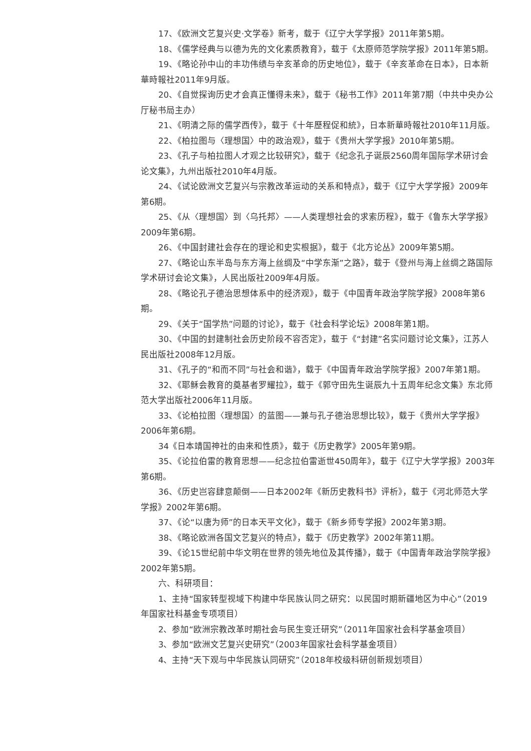17、《欧洲文艺复兴史·文学卷》新考，载于《辽宁大学学报》2011年第5期。
18、《儒学经典与以德为先的文化素质教育》，载于《太原师范学院学报》2011年第5期。
19、《略论孙中山的丰功伟绩与辛亥革命的历史地位》，载于《辛亥革命在日本》，日本新華時報社2011年9月版。
20、《自觉探询历史才会真正懂得未来》，载于《秘书工作》2011年第7期（中共中央办公厅秘书局主办）
21、《明清之际的儒学西传》，载于《十年歷程促和統》，日本新華時報社2010年11月版。
22、《柏拉图与〈理想国〉中的政治观》，载于《贵州大学学报》2010年第5期。
23、《孔子与柏拉图人才观之比较研究》，载于《纪念孔子诞辰2560周年国际学术研讨会论文集》，九州出版社2010年4月版。
24、《试论欧洲文艺复兴与宗教改革运动的关系和特点》，载于《辽宁大学学报》2009年第6期。
25、《从〈理想国〉到〈乌托邦〉——人类理想社会的求索历程》，载于《鲁东大学学报》2009年第6期。
26、《中国封建社会存在的理论和史实根据》，载于《北方论丛》2009年第5期。
27、《略论山东半岛与东方海上丝绸及“中学东渐”之路》，载于《登州与海上丝绸之路国际学术研讨会论文集》，人民出版社2009年4月版。
28、《略论孔子德治思想体系中的经济观》，载于《中国青年政治学院学报》2008年第6期。
29、《关于“国学热”问题的讨论》，载于《社会科学论坛》2008年第1期。
30、《中国的封建制社会历史阶段不容否定》，载于《“封建”名实问题讨论文集》，江苏人民出版社2008年12月版。
31、《孔子的“和而不同”与社会和谐》，载于《中国青年政治学院学报》2007年第1期。
32、《耶稣会教育的奠基者罗耀拉》，载于《郭守田先生诞辰九十五周年纪念文集》东北师范大学出版社2006年11月版。
33、《论柏拉图〈理想国〉的蓝图——兼与孔子德治思想比较》，载于《贵州大学学报》2006年第6期。
34《日本靖国神社的由来和性质》，载于《历史教学》2005年第9期。
35、《论拉伯雷的教育思想——纪念拉伯雷逝世450周年》，载于《辽宁大学学报》2003年第6期。
36、《历史岂容肆意颠倒——日本2002年《新历史教科书》评析》，载于《河北师范大学学报》2002年第6期。
37、《论“以唐为师”的日本天平文化》，载于《新乡师专学报》2002年第3期。
38、《略论欧洲各国文艺复兴的特点》，载于《历史教学》2002年第11期。
39、《论15世纪前中华文明在世界的领先地位及其传播》，载于《中国青年政治学院学报》2002年第5期。
六、科研项目：
1、主持“国家转型视域下构建中华民族认同之研究：以民国时期新疆地区为中心”（2019年国家社科基金专项项目）
2、参加“欧洲宗教改革时期社会与民生变迁研究”（2011年国家社会科学基金项目）
3、参加“欧洲文艺复兴史研究”（2003年国家社会科学基金项目）
4、主持“天下观与中华民族认同研究”（2018年校级科研创新规划项目）